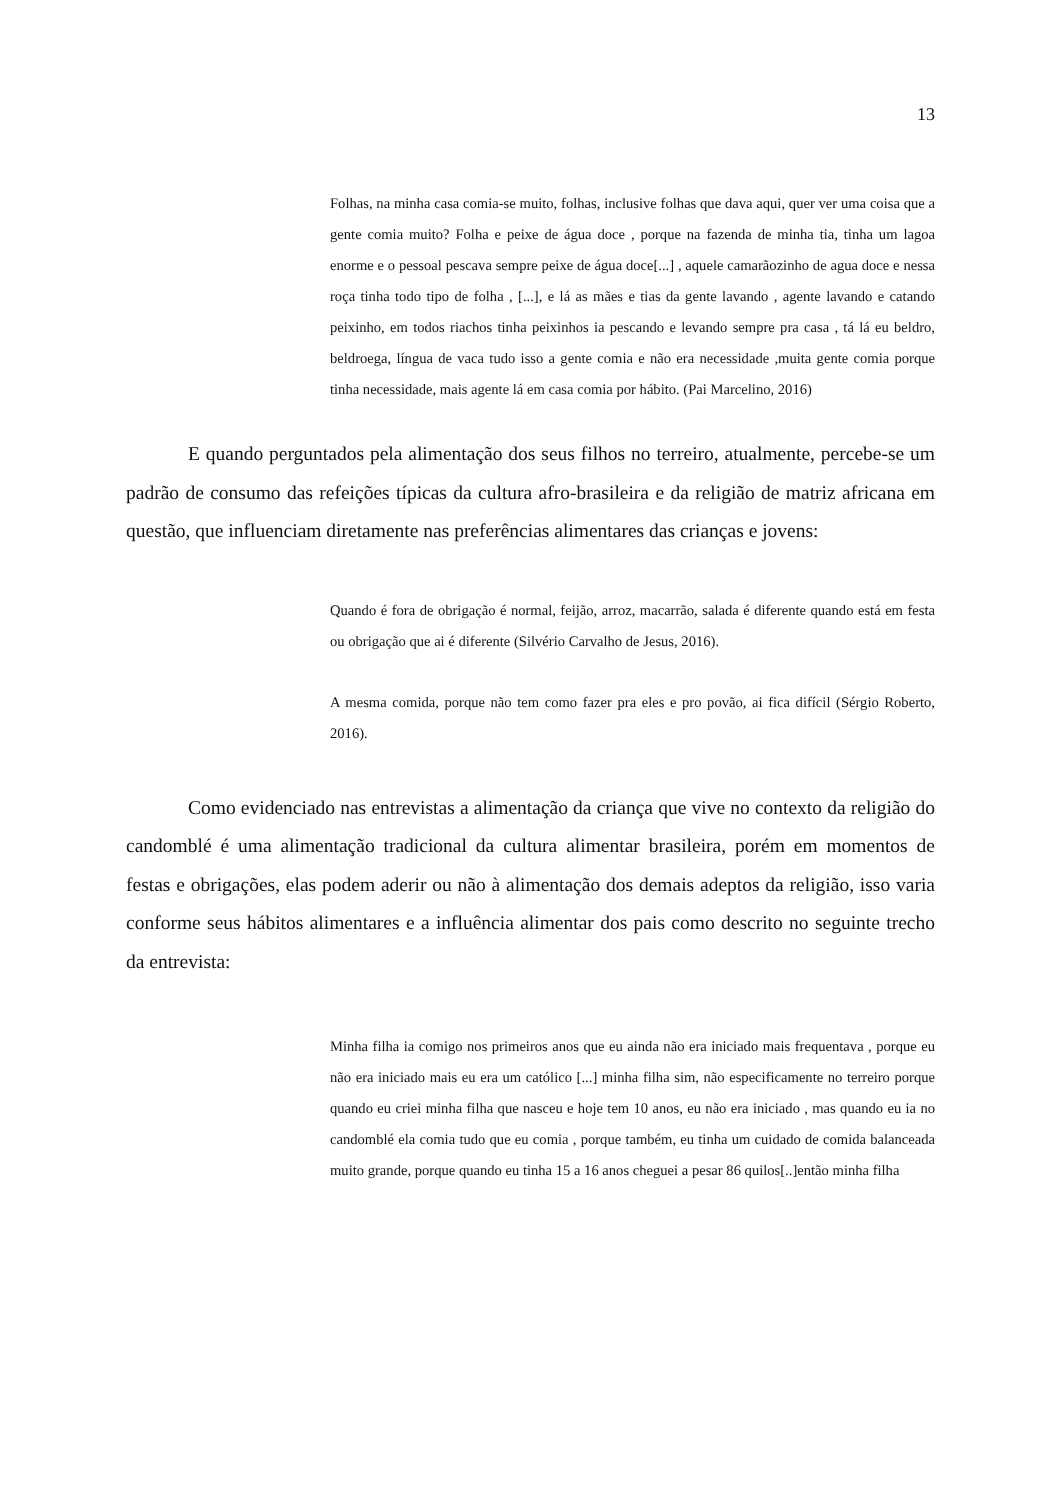13
Folhas, na minha casa comia-se muito, folhas, inclusive folhas que dava aqui, quer ver uma coisa que a gente comia muito? Folha e peixe de água doce , porque na fazenda de minha tia, tinha um lagoa enorme e o pessoal pescava sempre peixe de água doce[...] , aquele camarãozinho de agua doce e nessa roça tinha todo tipo de folha , [...], e lá as mães e tias da gente lavando , agente lavando e catando peixinho, em todos riachos tinha peixinhos ia pescando e levando sempre pra casa , tá lá eu beldro, beldroega, língua de vaca tudo isso a gente comia e não era necessidade ,muita gente comia porque tinha necessidade, mais agente lá em casa comia por hábito. (Pai Marcelino, 2016)
E quando perguntados pela alimentação dos seus filhos no terreiro, atualmente, percebe-se um padrão de consumo das refeições típicas da cultura afro-brasileira e da religião de matriz africana em questão, que influenciam diretamente nas preferências alimentares das crianças e jovens:
Quando é fora de obrigação é normal, feijão, arroz, macarrão, salada é diferente quando está em festa ou obrigação que ai é diferente (Silvério Carvalho de Jesus, 2016).
A mesma comida, porque não tem como fazer pra eles e pro povão, ai fica difícil (Sérgio Roberto, 2016).
Como evidenciado nas entrevistas a alimentação da criança que vive no contexto da religião do candomblé é uma alimentação tradicional da cultura alimentar brasileira, porém em momentos de festas e obrigações, elas podem aderir ou não à alimentação dos demais adeptos da religião, isso varia conforme seus hábitos alimentares e a influência alimentar dos pais como descrito no seguinte trecho da entrevista:
Minha filha ia comigo nos primeiros anos que eu ainda não era iniciado mais frequentava , porque eu não era iniciado mais eu era um católico [...] minha filha sim, não especificamente no terreiro porque quando eu criei minha filha que nasceu e hoje tem 10 anos, eu não era iniciado , mas quando eu ia no candomblé ela comia tudo que eu comia , porque também, eu tinha um cuidado de comida balanceada muito grande, porque quando eu tinha 15 a 16 anos cheguei a pesar 86 quilos[..]então minha filha